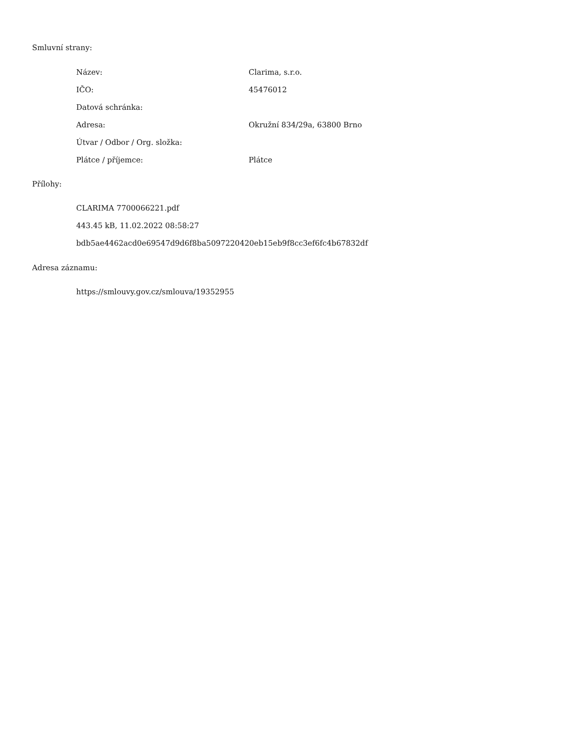Smluvní strany:
| Název: | Clarima, s.r.o. |
| IČO: | 45476012 |
| Datová schránka: | |
| Adresa: | Okružní 834/29a, 63800 Brno |
| Útvar / Odbor / Org. složka: | |
| Plátce / příjemce: | Plátce |
Přílohy:
CLARIMA 7700066221.pdf
443.45 kB, 11.02.2022 08:58:27
bdb5ae4462acd0e69547d9d6f8ba5097220420eb15eb9f8cc3ef6fc4b67832df
Adresa záznamu:
https://smlouvy.gov.cz/smlouva/19352955